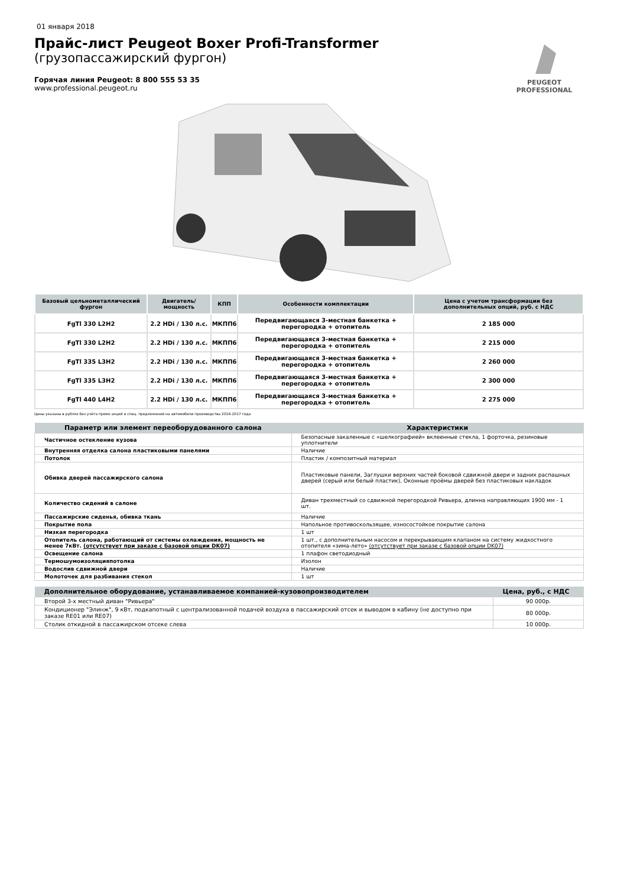01 января 2018
Прайс-лист Peugeot Boxer Profi-Transformer
(грузопассажирский фургон)
Горячая линия Peugeot: 8 800 555 53 35
www.professional.peugeot.ru
PEUGEOT
PROFESSIONAL
| Базовый цельнометаллический фургон | Двигатель/ мощность | КПП | Особенности комплектации | Цена с учетом трансформации без дополнительных опций, руб. с НДС |
| --- | --- | --- | --- | --- |
| FgTl 330 L2H2 | 2.2 HDi / 130 л.с. | МКПП6 | Передвигающаяся 3-местная банкетка + перегородка + отопитель | 2 185 000 |
| FgTl 330 L2H2 | 2.2 HDi / 130 л.с. | МКПП6 | Передвигающаяся 3-местная банкетка + перегородка + отопитель | 2 215 000 |
| FgTl 335 L3H2 | 2.2 HDi / 130 л.с. | МКПП6 | Передвигающаяся 3-местная банкетка + перегородка + отопитель | 2 260 000 |
| FgTl 335 L3H2 | 2.2 HDi / 130 л.с. | МКПП6 | Передвигающаяся 3-местная банкетка + перегородка + отопитель | 2 300 000 |
| FgTl 440 L4H2 | 2.2 HDi / 130 л.с. | МКПП6 | Передвигающаяся 3-местная банкетка + перегородка + отопитель | 2 275 000 |
Цены указаны в рублях без учёта промо акций и спец. предложений на автомобили производства 2016-2017 года
| Параметр или элемент переоборудованного салона | Характеристики |
| --- | --- |
| Частичное остекление кузова | Безопасные закаленные с «шелкографией» вклеенные стекла, 1 форточка, резиновые уплотнители |
| Внутренняя отделка салона пластиковыми панелями | Наличие |
| Потолок | Пластик / композитный материал |
| Обивка дверей пассажирского салона | Пластиковые панели, Заглушки верхних частей боковой сдвижной двери и задних распашных дверей (серый или белый пластик), Оконные проёмы дверей без пластиковых накладок |
| Количество сидений в салоне | Диван трехместный со сдвижной перегородкой Ривьера, длинна направляющих 1900 мм - 1 шт. |
| Пассажирские сиденья, обивка ткань | Наличие |
| Покрытие пола | Напольное противоскользящее, износостойкое покрытие салона |
| Низкая перегородка | 1 шт |
| Отопитель салона, работающий от системы охлаждения, мощность не менее 7кВт. (отсутствует при заказе с базовой опции DK07) | 1 шт., с дополнительным насосом и перекрывающим клапаном на систему жидкостного отопителя «зима-лето» (отсутствует при заказе с базовой опции DK07) |
| Освещение салона | 1 плафон светодиодный |
| Термошумоизоляцияпотолка | Изолон |
| Водослив сдвижной двери | Наличие |
| Молоточек для разбивания стекол | 1 шт |
| Дополнительное оборудование, устанавливаемое компанией-кузовопроизводителем | Цена, руб., с НДС |
| --- | --- |
| Второй 3-х местный диван "Ривьера" | 90 000р. |
| Кондиционер "Элинж", 9 кВт, подкапотный с централизованной подачей воздуха в пассажирский отсек и выводом в кабину (не доступно при заказе RE01 или RE07) | 80 000р. |
| Столик откидной в пассажирском отсеке слева | 10 000р. |